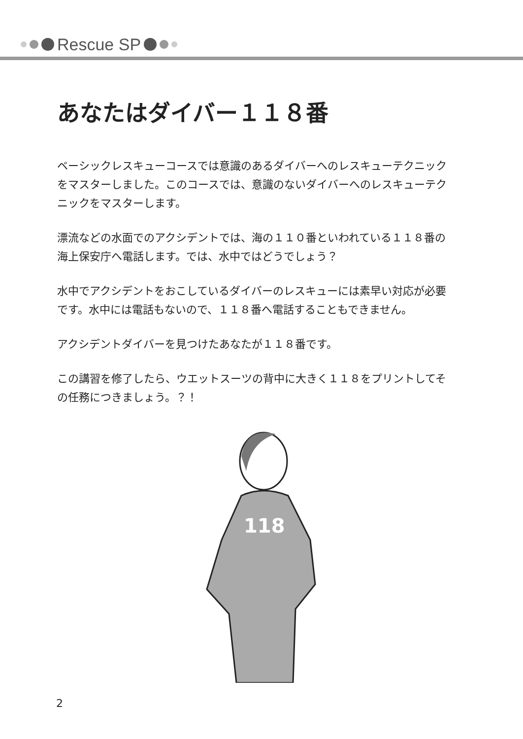Rescue SP
あなたはダイバー１１８番
ベーシックレスキューコースでは意識のあるダイバーへのレスキューテクニックをマスターしました。このコースでは、意識のないダイバーへのレスキューテクニックをマスターします。
漂流などの水面でのアクシデントでは、海の１１０番といわれている１１８番の海上保安庁へ電話します。では、水中ではどうでしょう？
水中でアクシデントをおこしているダイバーのレスキューには素早い対応が必要です。水中には電話もないので、１１８番へ電話することもできません。
アクシデントダイバーを見つけたあなたが１１８番です。
この講習を修了したら、ウエットスーツの背中に大きく１１８をプリントしてその任務につきましょう。？！
118
2